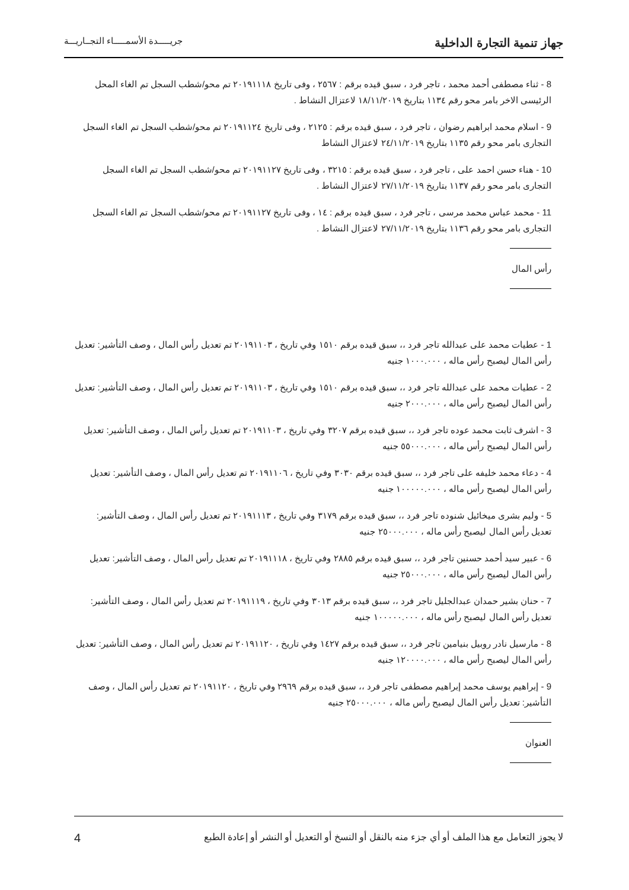جهاز تنمية التجارة الداخلية جريـــــدة الأسمـــــاء التجــاريـــة
8 - ثناء مصطفى أحمد محمد ، تاجر فرد ، سبق قيده برقم : ٢٥٦٧ ، وفى تاريخ ٢٠١٩١١١٨ تم محو/شطب السجل تم الغاء المحل الرئيسى الاخر بامر محو رقم ١١٣٤ بتاريخ ١٨/١١/٢٠١٩ لاعتزال النشاط .
9 - اسلام محمد ابراهيم رضوان ، تاجر فرد ، سبق قيده برقم : ٢١٢٥ ، وفى تاريخ ٢٠١٩١١٢٤ تم محو/شطب السجل تم الغاء السجل التجارى بامر محو رقم ١١٣٥ بتاريخ ٢٤/١١/٢٠١٩ لاعتزال النشاط
10 - هناء حسن احمد على ، تاجر فرد ، سبق قيده برقم : ٣٢١٥ ، وفى تاريخ ٢٠١٩١١٢٧ تم محو/شطب السجل تم الغاء السجل التجارى بامر محو رقم ١١٣٧ بتاريخ ٢٧/١١/٢٠١٩ لاعتزال النشاط .
11 - محمد عباس محمد مرسى ، تاجر فرد ، سبق قيده برقم : ١٤ ، وفى تاريخ ٢٠١٩١١٢٧ تم محو/شطب السجل تم الغاء السجل التجارى بامر محو رقم ١١٣٦ بتاريخ ٢٧/١١/٢٠١٩ لاعتزال النشاط .
رأس المال
1 - عطيات محمد على عبدالله تاجر فرد ،، سبق قيده برقم ١٥١٠ وفي تاريخ ، ٢٠١٩١١٠٣ تم تعديل رأس المال ، وصف التأشير: تعديل رأس المال ليصبح رأس ماله ، ١٠٠٠.٠٠٠ جنيه
2 - عطيات محمد على عبدالله تاجر فرد ،، سبق قيده برقم ١٥١٠ وفي تاريخ ، ٢٠١٩١١٠٣ تم تعديل رأس المال ، وصف التأشير: تعديل رأس المال ليصبح رأس ماله ، ٢٠٠٠.٠٠٠ جنيه
3 - اشرف ثابت محمد عوده تاجر فرد ،، سبق قيده برقم ٣٢٠٧ وفي تاريخ ، ٢٠١٩١١٠٣ تم تعديل رأس المال ، وصف التأشير: تعديل رأس المال ليصبح رأس ماله ، ٥٥٠٠٠.٠٠٠ جنيه
4 - دعاء محمد خليفه على تاجر فرد ،، سبق قيده برقم ٣٠٣٠ وفي تاريخ ، ٢٠١٩١١٠٦ تم تعديل رأس المال ، وصف التأشير: تعديل رأس المال ليصبح رأس ماله ، ١٠٠٠٠٠.٠٠٠ جنيه
5 - وليم بشرى ميخائيل شنوده تاجر فرد ،، سبق قيده برقم ٣١٧٩ وفي تاريخ ، ٢٠١٩١١١٣ تم تعديل رأس المال ، وصف التأشير: تعديل رأس المال ليصبح رأس ماله ، ٢٥٠٠٠.٠٠٠ جنيه
6 - عبير سيد أحمد حسنين تاجر فرد ،، سبق قيده برقم ٢٨٨٥ وفي تاريخ ، ٢٠١٩١١١٨ تم تعديل رأس المال ، وصف التأشير: تعديل رأس المال ليصبح رأس ماله ، ٢٥٠٠٠.٠٠٠ جنيه
7 - حنان بشير حمدان عبدالجليل تاجر فرد ،، سبق قيده برقم ٣٠١٣ وفي تاريخ ، ٢٠١٩١١١٩ تم تعديل رأس المال ، وصف التأشير: تعديل رأس المال ليصبح رأس ماله ، ١٠٠٠٠٠.٠٠٠ جنيه
8 - مارسيل نادر روبيل بنيامين تاجر فرد ،، سبق قيده برقم ١٤٢٧ وفي تاريخ ، ٢٠١٩١١٢٠ تم تعديل رأس المال ، وصف التأشير: تعديل رأس المال ليصبح رأس ماله ، ١٢٠٠٠٠.٠٠٠ جنيه
9 - إبراهيم يوسف محمد إبراهيم مصطفى تاجر فرد ،، سبق قيده برقم ٢٩٦٩ وفي تاريخ ، ٢٠١٩١١٢٠ تم تعديل رأس المال ، وصف التأشير: تعديل رأس المال ليصبح رأس ماله ، ٢٥٠٠٠.٠٠٠ جنيه
العنوان
لا يجوز التعامل مع هذا الملف أو أي جزء منه بالنقل أو النسخ أو التعديل أو النشر أو إعادة الطبع 4